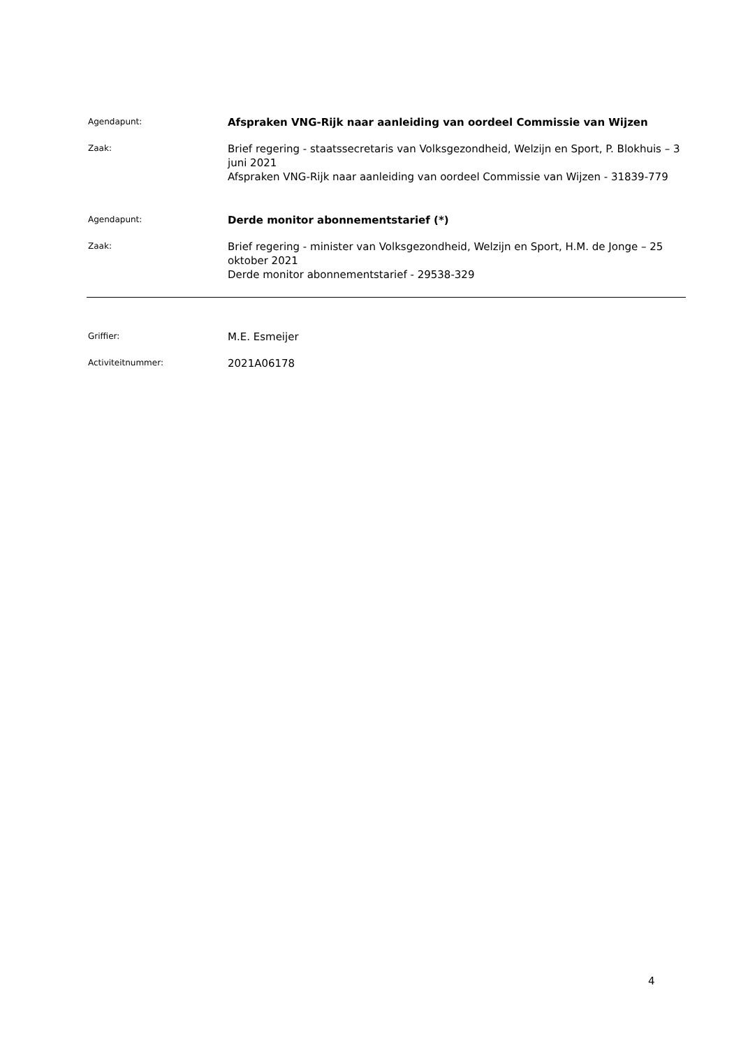Agendapunt:
Afspraken VNG-Rijk naar aanleiding van oordeel Commissie van Wijzen
Zaak:
Brief regering - staatssecretaris van Volksgezondheid, Welzijn en Sport, P. Blokhuis – 3 juni 2021
Afspraken VNG-Rijk naar aanleiding van oordeel Commissie van Wijzen - 31839-779
Agendapunt:
Derde monitor abonnementstarief (*)
Zaak:
Brief regering - minister van Volksgezondheid, Welzijn en Sport, H.M. de Jonge – 25 oktober 2021
Derde monitor abonnementstarief - 29538-329
Griffier:
M.E. Esmeijer
Activiteitnummer:
2021A06178
4